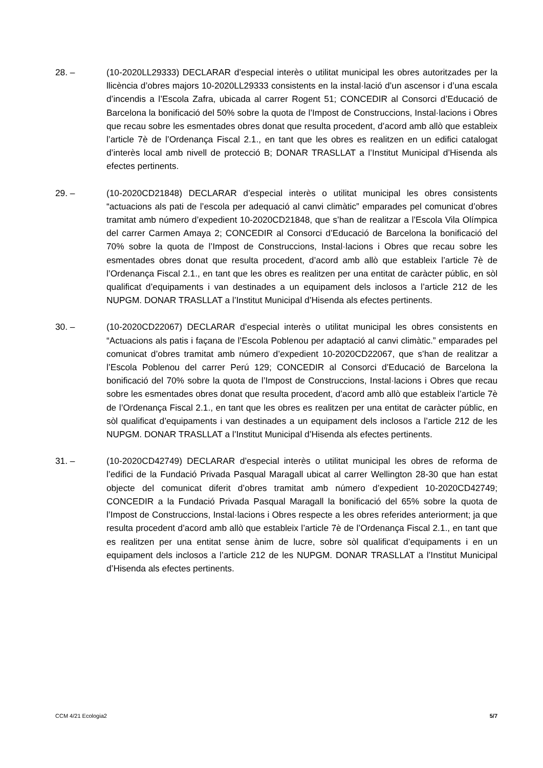28. – (10-2020LL29333) DECLARAR d’especial interès o utilitat municipal les obres autoritzades per la llicència d’obres majors 10-2020LL29333 consistents en la instal·lació d’un ascensor i d’una escala d’incendis a l’Escola Zafra, ubicada al carrer Rogent 51; CONCEDIR al Consorci d’Educació de Barcelona la bonificació del 50% sobre la quota de l’Impost de Construccions, Instal·lacions i Obres que recau sobre les esmentades obres donat que resulta procedent, d’acord amb allò que estableix l’article 7è de l’Ordenança Fiscal 2.1., en tant que les obres es realitzen en un edifici catalogat d’interès local amb nivell de protecció B; DONAR TRASLLAT a l’Institut Municipal d’Hisenda als efectes pertinents.
29. – (10-2020CD21848) DECLARAR d’especial interès o utilitat municipal les obres consistents “actuacions als pati de l’escola per adequació al canvi climàtic” emparades pel comunicat d’obres tramitat amb número d’expedient 10-2020CD21848, que s’han de realitzar a l’Escola Vila Olímpica del carrer Carmen Amaya 2; CONCEDIR al Consorci d’Educació de Barcelona la bonificació del 70% sobre la quota de l’Impost de Construccions, Instal·lacions i Obres que recau sobre les esmentades obres donat que resulta procedent, d’acord amb allò que estableix l’article 7è de l’Ordenança Fiscal 2.1., en tant que les obres es realitzen per una entitat de caràcter públic, en sòl qualificat d’equipaments i van destinades a un equipament dels inclosos a l’article 212 de les NUPGM. DONAR TRASLLAT a l’Institut Municipal d’Hisenda als efectes pertinents.
30. – (10-2020CD22067) DECLARAR d’especial interès o utilitat municipal les obres consistents en “Actuacions als patis i façana de l’Escola Poblenou per adaptació al canvi climàtic.” emparades pel comunicat d’obres tramitat amb número d’expedient 10-2020CD22067, que s’han de realitzar a l’Escola Poblenou del carrer Perú 129; CONCEDIR al Consorci d’Educació de Barcelona la bonificació del 70% sobre la quota de l’Impost de Construccions, Instal·lacions i Obres que recau sobre les esmentades obres donat que resulta procedent, d’acord amb allò que estableix l’article 7è de l’Ordenança Fiscal 2.1., en tant que les obres es realitzen per una entitat de caràcter públic, en sòl qualificat d’equipaments i van destinades a un equipament dels inclosos a l’article 212 de les NUPGM. DONAR TRASLLAT a l’Institut Municipal d’Hisenda als efectes pertinents.
31. – (10-2020CD42749) DECLARAR d’especial interès o utilitat municipal les obres de reforma de l’edifici de la Fundació Privada Pasqual Maragall ubicat al carrer Wellington 28-30 que han estat objecte del comunicat diferit d’obres tramitat amb número d’expedient 10-2020CD42749; CONCEDIR a la Fundació Privada Pasqual Maragall la bonificació del 65% sobre la quota de l’Impost de Construccions, Instal·lacions i Obres respecte a les obres referides anteriorment; ja que resulta procedent d’acord amb allò que estableix l’article 7è de l’Ordenança Fiscal 2.1., en tant que es realitzen per una entitat sense ànim de lucre, sobre sòl qualificat d’equipaments i en un equipament dels inclosos a l’article 212 de les NUPGM. DONAR TRASLLAT a l’Institut Municipal d’Hisenda als efectes pertinents.
CCM 4/21 Ecologia2 5/7